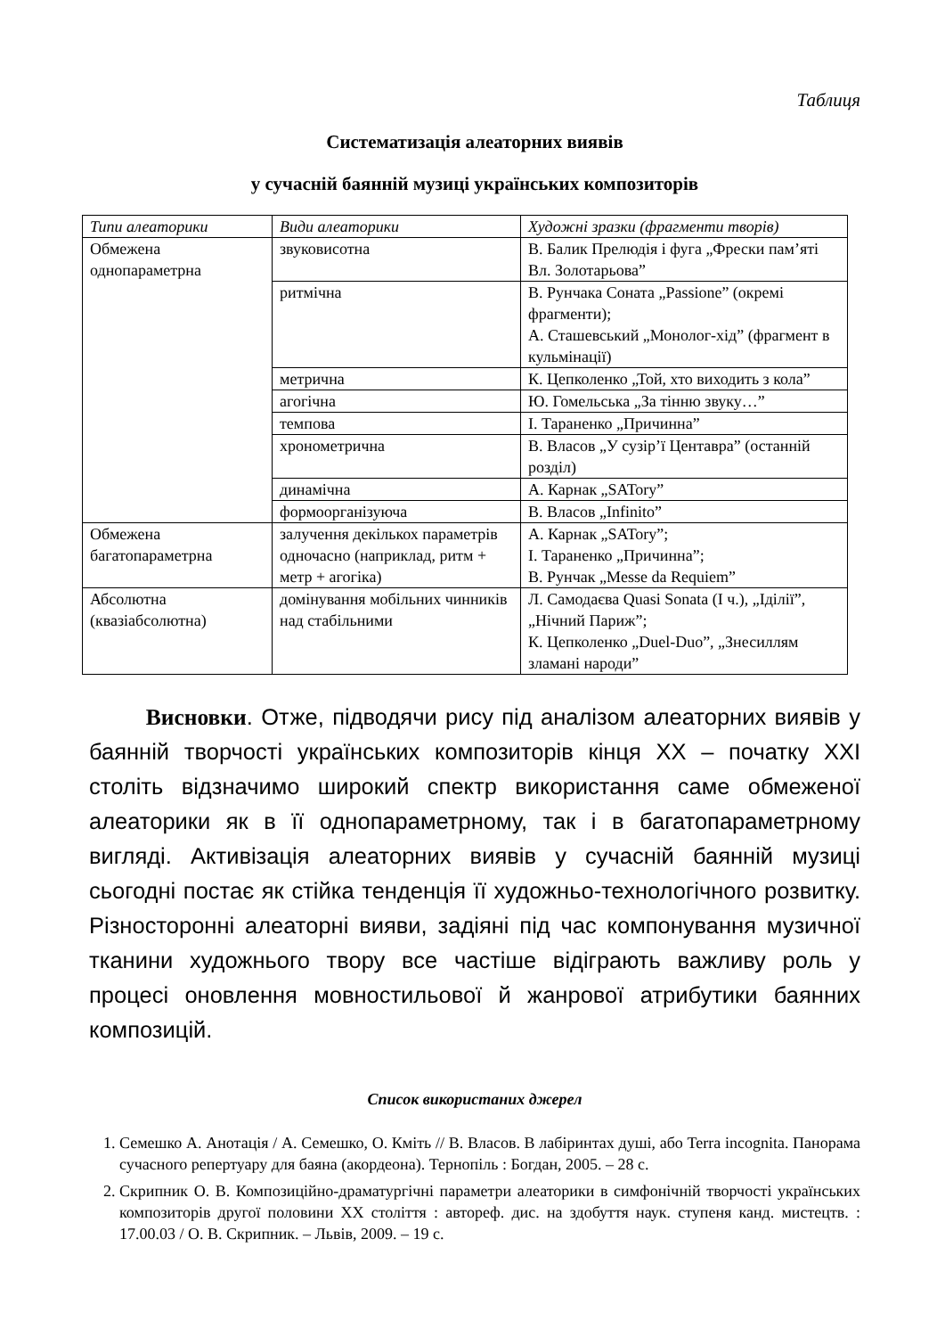Таблиця
Систематизація алеаторних виявів
у сучасній баянній музиці українських композиторів
| Типи алеаторики | Види алеаторики | Художні зразки (фрагменти творів) |
| --- | --- | --- |
| Обмежена однопараметрна | звуковисотна | В. Балик Прелюдія і фуга „Фрески пам’яті Вл. Золотарьова” |
| | ритмічна | В. Рунчака Соната „Passione” (окремі фрагменти); А. Сташевський „Монолог-хід” (фрагмент в кульмінації) |
| | метрична | К. Цепколенко „Той, хто виходить з кола” |
| | агогічна | Ю. Гомельська „За тінню звуку…” |
| | темпова | І. Тараненко „Причинна” |
| | хронометрична | В. Власов „У сузір’ї Центавра” (останній розділ) |
| | динамічна | А. Карнак „SATory” |
| | формоорганізуюча | В. Власов „Infinito” |
| Обмежена багатопараметрна | залучення декількох параметрів одночасно (наприклад, ритм + метр + агогіка) | А. Карнак „SATory”; І. Тараненко „Причинна”; В. Рунчак „Messe da Requiem” |
| Абсолютна (квазіабсолютна) | домінування мобільних чинників над стабільними | Л. Самодаєва Quasi Sonata (І ч.), „Іділії”, „Нічний Париж”; К. Цепколенко „Duel-Duo”, „Знесиллям зламані народи” |
   Висновки. Отже, підводячи рису під аналізом алеаторних виявів у баянній творчості українських композиторів кінця ХХ – початку ХХІ століть відзначимо широкий спектр використання саме обмеженої алеаторики як в її однопараметрному, так і в багатопараметрному вигляді. Активізація алеаторних виявів у сучасній баянній музиці сьогодні постає як стійка тенденція її художньо-технологічного розвитку. Різносторонні алеаторні вияви, задіяні під час компонування музичної тканини художнього твору все частіше відіграють важливу роль у процесі оновлення мовностильової й жанрової атрибутики баянних композицій.
Список використаних джерел
1. Семешко А. Анотація / А. Семешко, О. Кміть // В. Власов. В лабіринтах душі, або Terra incognita. Панорама сучасного репертуару для баяна (акордеона). Тернопіль : Богдан, 2005. – 28 с.
2. Скрипник О. В. Композиційно-драматургічні параметри алеаторики в симфонічній творчості українських композиторів другої половини ХХ століття : автореф. дис. на здобуття наук. ступеня канд. мистецтв. : 17.00.03 / О. В. Скрипник. – Львів, 2009. – 19 с.